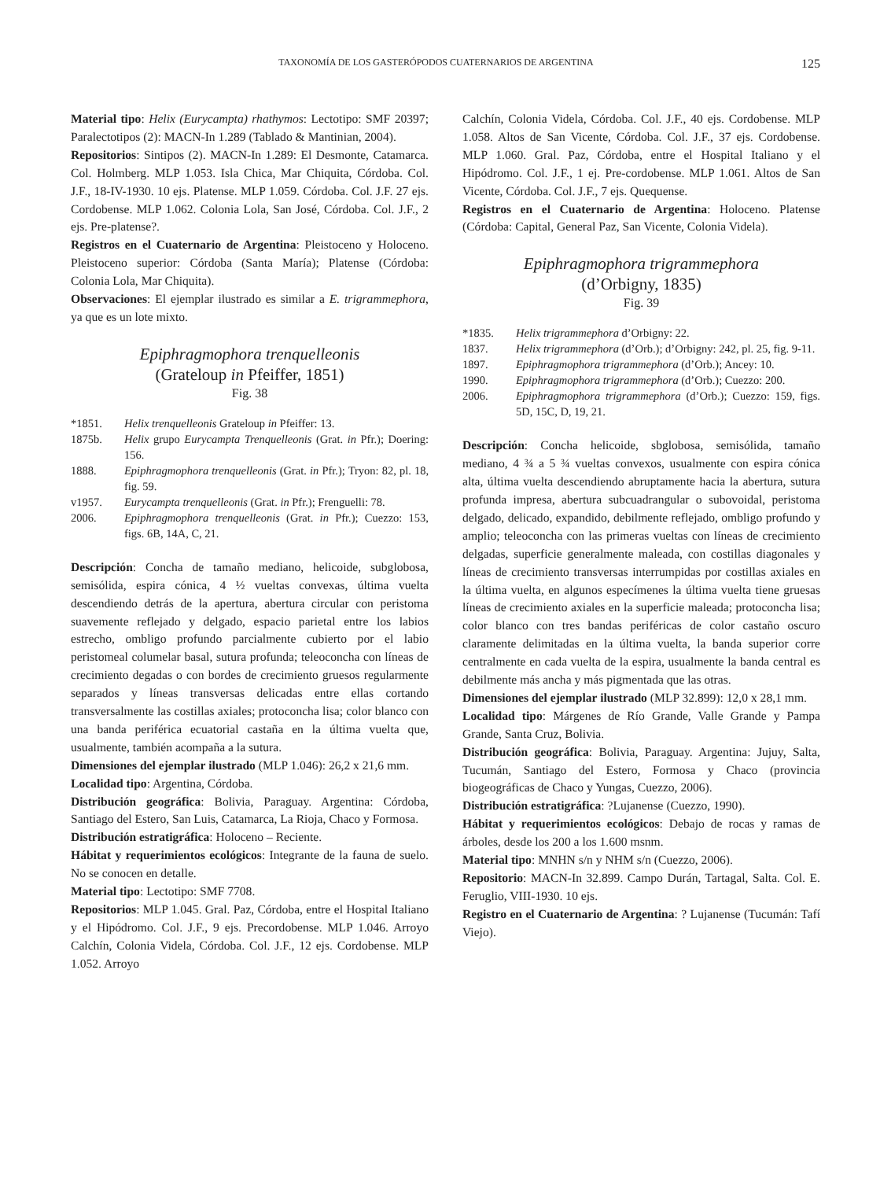TAXONOMÍA DE LOS GASTERÓPODOS CUATERNARIOS DE ARGENTINA 125
Material tipo: Helix (Eurycampta) rhathymos: Lectotipo: SMF 20397; Paralectotipos (2): MACN-In 1.289 (Tablado & Mantinian, 2004).
Repositorios: Sintipos (2). MACN-In 1.289: El Desmonte, Catamarca. Col. Holmberg. MLP 1.053. Isla Chica, Mar Chiquita, Córdoba. Col. J.F., 18-IV-1930. 10 ejs. Platense. MLP 1.059. Córdoba. Col. J.F. 27 ejs. Cordobense. MLP 1.062. Colonia Lola, San José, Córdoba. Col. J.F., 2 ejs. Pre-platense?.
Registros en el Cuaternario de Argentina: Pleistoceno y Holoceno. Pleistoceno superior: Córdoba (Santa María); Platense (Córdoba: Colonia Lola, Mar Chiquita).
Observaciones: El ejemplar ilustrado es similar a E. trigrammephora, ya que es un lote mixto.
Epiphragmophora trenquelleonis
(Grateloup in Pfeiffer, 1851)
Fig. 38
*1851. Helix trenquelleonis Grateloup in Pfeiffer: 13.
1875b. Helix grupo Eurycampta Trenquelleonis (Grat. in Pfr.); Doering: 156.
1888. Epiphragmophora trenquelleonis (Grat. in Pfr.); Tryon: 82, pl. 18, fig. 59.
v1957. Eurycampta trenquelleonis (Grat. in Pfr.); Frenguelli: 78.
2006. Epiphragmophora trenquelleonis (Grat. in Pfr.); Cuezzo: 153, figs. 6B, 14A, C, 21.
Descripción: Concha de tamaño mediano, helicoide, subglobosa, semisólida, espira cónica, 4 ½ vueltas convexas, última vuelta descendiendo detrás de la apertura, abertura circular con peristoma suavemente reflejado y delgado, espacio parietal entre los labios estrecho, ombligo profundo parcialmente cubierto por el labio peristomeal columelar basal, sutura profunda; teleoconcha con líneas de crecimiento degadas o con bordes de crecimiento gruesos regularmente separados y líneas transversas delicadas entre ellas cortando transversalmente las costillas axiales; protoconcha lisa; color blanco con una banda periférica ecuatorial castaña en la última vuelta que, usualmente, también acompaña a la sutura.
Dimensiones del ejemplar ilustrado (MLP 1.046): 26,2 x 21,6 mm.
Localidad tipo: Argentina, Córdoba.
Distribución geográfica: Bolivia, Paraguay. Argentina: Córdoba, Santiago del Estero, San Luis, Catamarca, La Rioja, Chaco y Formosa.
Distribución estratigráfica: Holoceno – Reciente.
Hábitat y requerimientos ecológicos: Integrante de la fauna de suelo. No se conocen en detalle.
Material tipo: Lectotipo: SMF 7708.
Repositorios: MLP 1.045. Gral. Paz, Córdoba, entre el Hospital Italiano y el Hipódromo. Col. J.F., 9 ejs. Precordobense. MLP 1.046. Arroyo Calchín, Colonia Videla, Córdoba. Col. J.F., 12 ejs. Cordobense. MLP 1.052. Arroyo
Calchín, Colonia Videla, Córdoba. Col. J.F., 40 ejs. Cordobense. MLP 1.058. Altos de San Vicente, Córdoba. Col. J.F., 37 ejs. Cordobense. MLP 1.060. Gral. Paz, Córdoba, entre el Hospital Italiano y el Hipódromo. Col. J.F., 1 ej. Pre-cordobense. MLP 1.061. Altos de San Vicente, Córdoba. Col. J.F., 7 ejs. Quequense.
Registros en el Cuaternario de Argentina: Holoceno. Platense (Córdoba: Capital, General Paz, San Vicente, Colonia Videla).
Epiphragmophora trigrammephora
(d’Orbigny, 1835)
Fig. 39
*1835. Helix trigrammephora d’Orbigny: 22.
1837. Helix trigrammephora (d’Orb.); d’Orbigny: 242, pl. 25, fig. 9-11.
1897. Epiphragmophora trigrammephora (d’Orb.); Ancey: 10.
1990. Epiphragmophora trigrammephora (d’Orb.); Cuezzo: 200.
2006. Epiphragmophora trigrammephora (d’Orb.); Cuezzo: 159, figs. 5D, 15C, D, 19, 21.
Descripción: Concha helicoide, sbglobosa, semisólida, tamaño mediano, 4 ¾ a 5 ¾ vueltas convexos, usualmente con espira cónica alta, última vuelta descendiendo abruptamente hacia la abertura, sutura profunda impresa, abertura subcuadrangular o subovoidal, peristoma delgado, delicado, expandido, debilmente reflejado, ombligo profundo y amplio; teleoconcha con las primeras vueltas con líneas de crecimiento delgadas, superficie generalmente maleada, con costillas diagonales y líneas de crecimiento transversas interrumpidas por costillas axiales en la última vuelta, en algunos especímenes la última vuelta tiene gruesas líneas de crecimiento axiales en la superficie maleada; protoconcha lisa; color blanco con tres bandas periféricas de color castaño oscuro claramente delimitadas en la última vuelta, la banda superior corre centralmente en cada vuelta de la espira, usualmente la banda central es debilmente más ancha y más pigmentada que las otras.
Dimensiones del ejemplar ilustrado (MLP 32.899): 12,0 x 28,1 mm.
Localidad tipo: Márgenes de Río Grande, Valle Grande y Pampa Grande, Santa Cruz, Bolivia.
Distribución geográfica: Bolivia, Paraguay. Argentina: Jujuy, Salta, Tucumán, Santiago del Estero, Formosa y Chaco (provincia biogeográficas de Chaco y Yungas, Cuezzo, 2006).
Distribución estratigráfica: ?Lujanense (Cuezzo, 1990).
Hábitat y requerimientos ecológicos: Debajo de rocas y ramas de árboles, desde los 200 a los 1.600 msnm.
Material tipo: MNHN s/n y NHM s/n (Cuezzo, 2006).
Repositorio: MACN-In 32.899. Campo Durán, Tartagal, Salta. Col. E. Feruglio, VIII-1930. 10 ejs.
Registro en el Cuaternario de Argentina: ? Lujanense (Tucumán: Tafí Viejo).